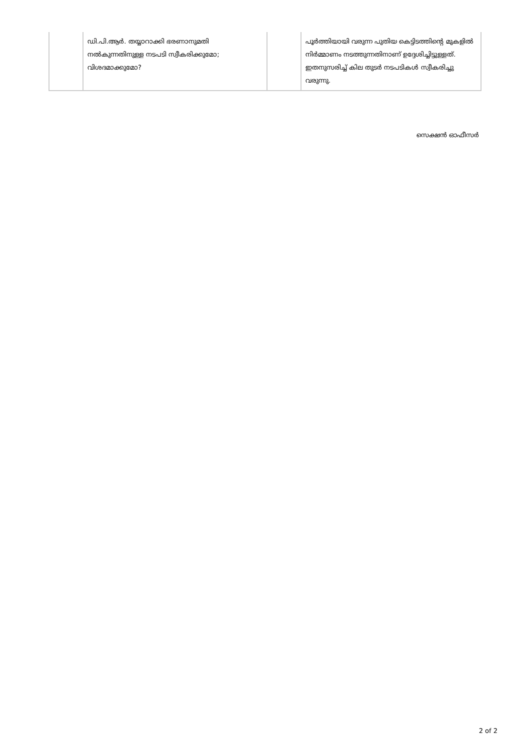| | ഡി.പി.ആർ. തയ്യാറാക്കി ഭരണാനുമതി നൽകുന്നതിനുള്ള നടപടി സ്വീകരിക്കുമോ; വിശദമാക്കുമോ? | | പൂർത്തിയായി വരുന്ന പുതിയ കെട്ടിടത്തിന്റെ മുകളിൽ നിർമ്മാണം നടത്തുന്നതിനാണ് ഉദ്ദേശിച്ചിട്ടുള്ളത്. ഇതനുസരിച്ച് കില തുടർ നടപടികൾ സ്വീകരിച്ചു വരുന്നു. |
സെക്ഷൻ ഓഫീസർ
2 of 2